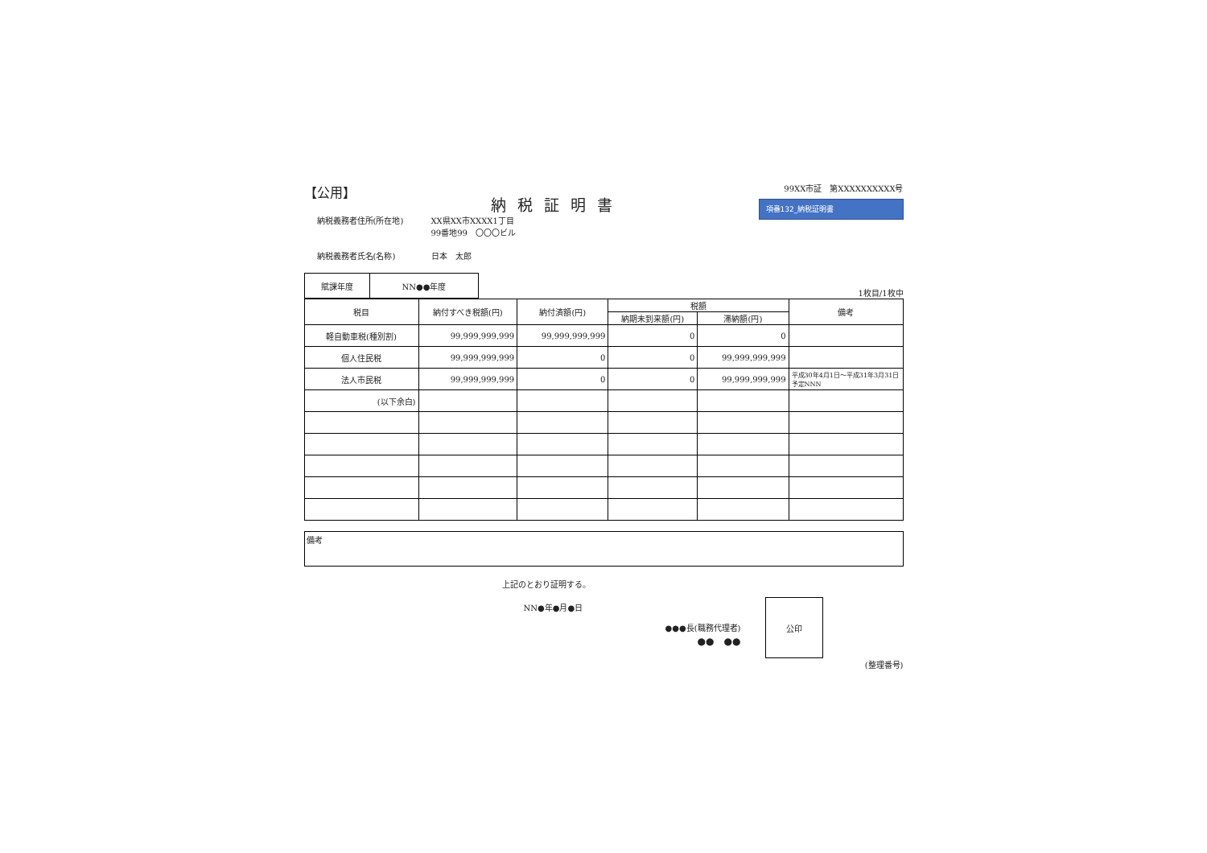【公用】
納税証明書
99XX市証　第XXXXXXXXXX号
項番132_納税証明書
納税義務者住所(所在地) XX県XX市XXXX1丁目
99番地99　〇〇〇ビル
納税義務者氏名(名称) 日本　太郎
| 賦課年度 | NN●●年度 |
1枚目/1枚中
| 税目 | 納付すべき税額(円) | 納付済額(円) | 税額 | | 備考 |
| | | | 納期未到来額(円) | 滞納額(円) | |
| 軽自動車税(種別割) | 99,999,999,999 | 99,999,999,999 | 0 | 0 | |
| 個人住民税 | 99,999,999,999 | 0 | 0 | 99,999,999,999 | |
| 法人市民税 | 99,999,999,999 | 0 | 0 | 99,999,999,999 | 平成30年4月1日～平成31年3月31日 予定NNN |
| (以下余白) | | | | | |
備考
上記のとおり証明する。
NN●年●月●日
●●●長(職務代理者)
●●　●●
公印
(整理番号)